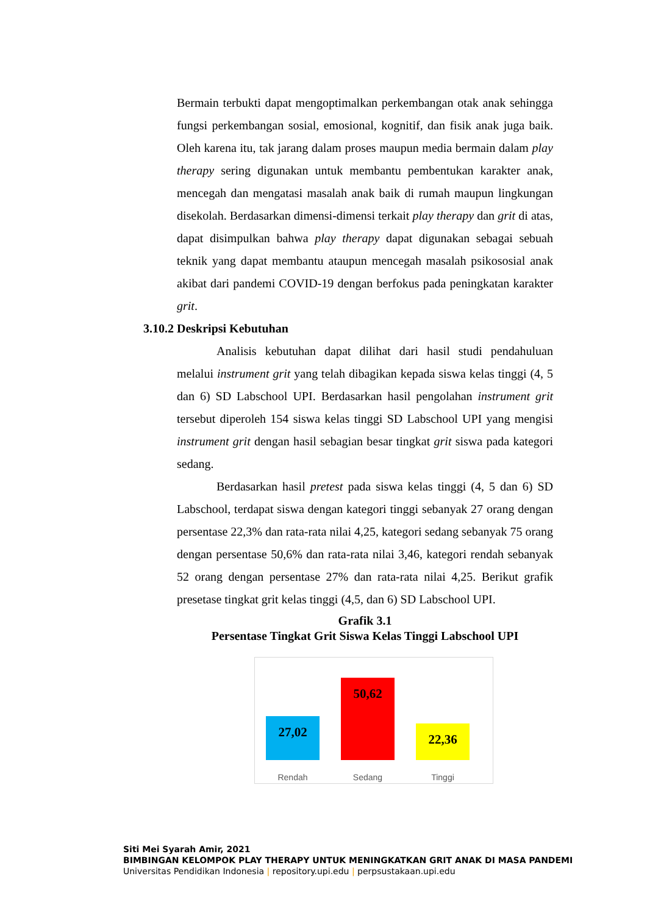Bermain terbukti dapat mengoptimalkan perkembangan otak anak sehingga fungsi perkembangan sosial, emosional, kognitif, dan fisik anak juga baik. Oleh karena itu, tak jarang dalam proses maupun media bermain dalam play therapy sering digunakan untuk membantu pembentukan karakter anak, mencegah dan mengatasi masalah anak baik di rumah maupun lingkungan disekolah. Berdasarkan dimensi-dimensi terkait play therapy dan grit di atas, dapat disimpulkan bahwa play therapy dapat digunakan sebagai sebuah teknik yang dapat membantu ataupun mencegah masalah psikososial anak akibat dari pandemi COVID-19 dengan berfokus pada peningkatan karakter grit.
3.10.2 Deskripsi Kebutuhan
Analisis kebutuhan dapat dilihat dari hasil studi pendahuluan melalui instrument grit yang telah dibagikan kepada siswa kelas tinggi (4, 5 dan 6) SD Labschool UPI. Berdasarkan hasil pengolahan instrument grit tersebut diperoleh 154 siswa kelas tinggi SD Labschool UPI yang mengisi instrument grit dengan hasil sebagian besar tingkat grit siswa pada kategori sedang.
Berdasarkan hasil pretest pada siswa kelas tinggi (4, 5 dan 6) SD Labschool, terdapat siswa dengan kategori tinggi sebanyak 27 orang dengan persentase 22,3% dan rata-rata nilai 4,25, kategori sedang sebanyak 75 orang dengan persentase 50,6% dan rata-rata nilai 3,46, kategori rendah sebanyak 52 orang dengan persentase 27% dan rata-rata nilai 4,25. Berikut grafik presetase tingkat grit kelas tinggi (4,5, dan 6) SD Labschool UPI.
Grafik 3.1
Persentase Tingkat Grit Siswa Kelas Tinggi Labschool UPI
27,02
50,62
22,36
Rendah Sedang Tinggi
Siti Mei Syarah Amir, 2021
BIMBINGAN KELOMPOK PLAY THERAPY UNTUK MENINGKATKAN GRIT ANAK DI MASA PANDEMI
Universitas Pendidikan Indonesia | repository.upi.edu | perpsustakaan.upi.edu